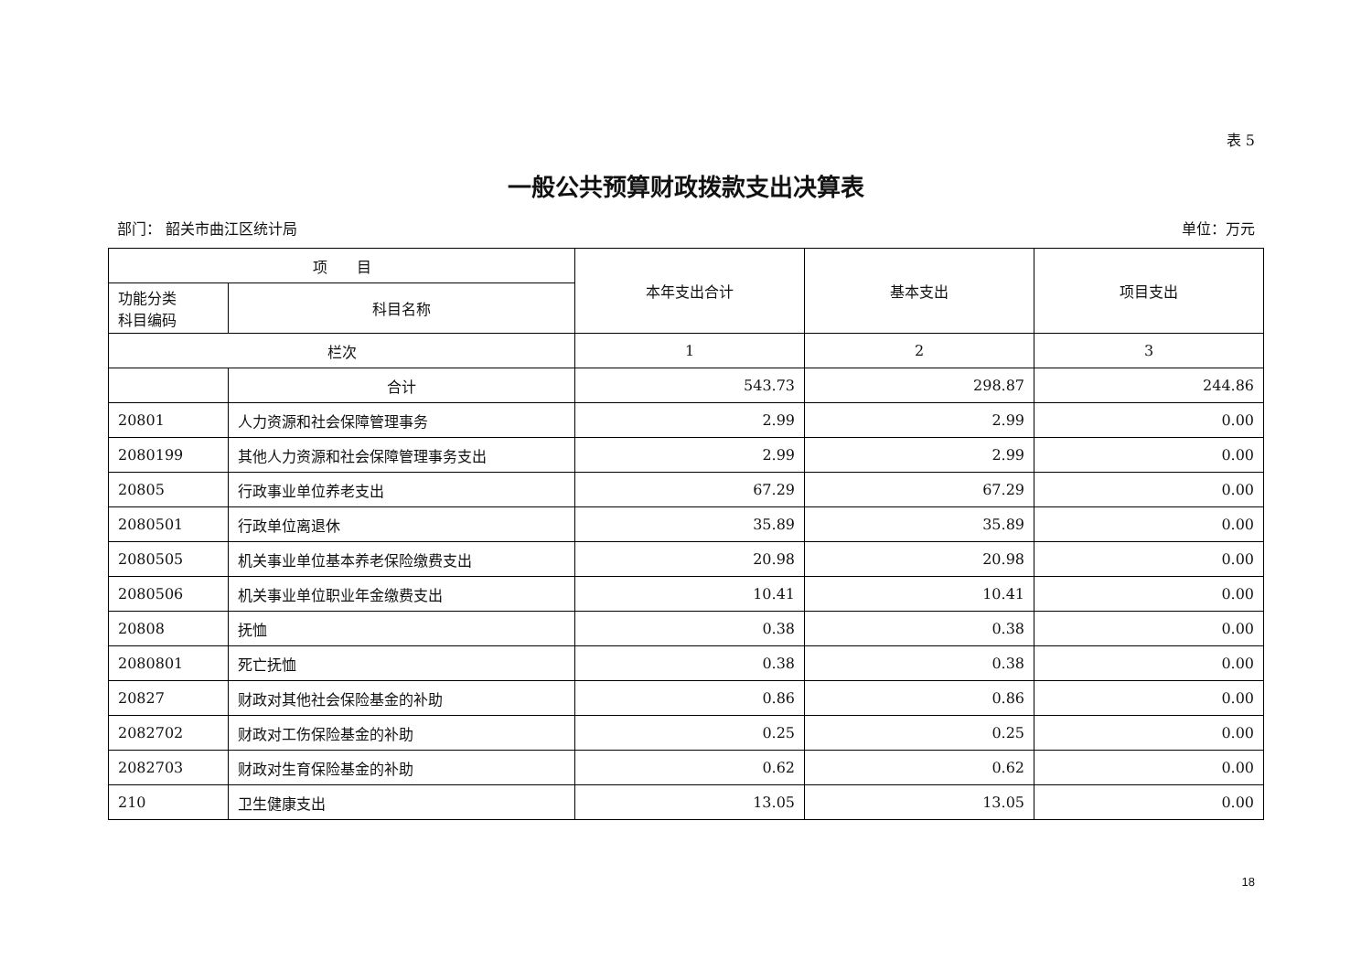表 5
一般公共预算财政拨款支出决算表
部门： 韶关市曲江区统计局 单位：万元
| 项 目 | | 本年支出合计 | 基本支出 | 项目支出 |
| --- | --- | --- | --- | --- |
| 功能分类 科目编码 | 科目名称 | | | |
| 栏次 | | 1 | 2 | 3 |
| | 合计 | 543.73 | 298.87 | 244.86 |
| 20801 | 人力资源和社会保障管理事务 | 2.99 | 2.99 | 0.00 |
| 2080199 | 其他人力资源和社会保障管理事务支出 | 2.99 | 2.99 | 0.00 |
| 20805 | 行政事业单位养老支出 | 67.29 | 67.29 | 0.00 |
| 2080501 | 行政单位离退休 | 35.89 | 35.89 | 0.00 |
| 2080505 | 机关事业单位基本养老保险缴费支出 | 20.98 | 20.98 | 0.00 |
| 2080506 | 机关事业单位职业年金缴费支出 | 10.41 | 10.41 | 0.00 |
| 20808 | 抚恤 | 0.38 | 0.38 | 0.00 |
| 2080801 | 死亡抚恤 | 0.38 | 0.38 | 0.00 |
| 20827 | 财政对其他社会保险基金的补助 | 0.86 | 0.86 | 0.00 |
| 2082702 | 财政对工伤保险基金的补助 | 0.25 | 0.25 | 0.00 |
| 2082703 | 财政对生育保险基金的补助 | 0.62 | 0.62 | 0.00 |
| 210 | 卫生健康支出 | 13.05 | 13.05 | 0.00 |
18